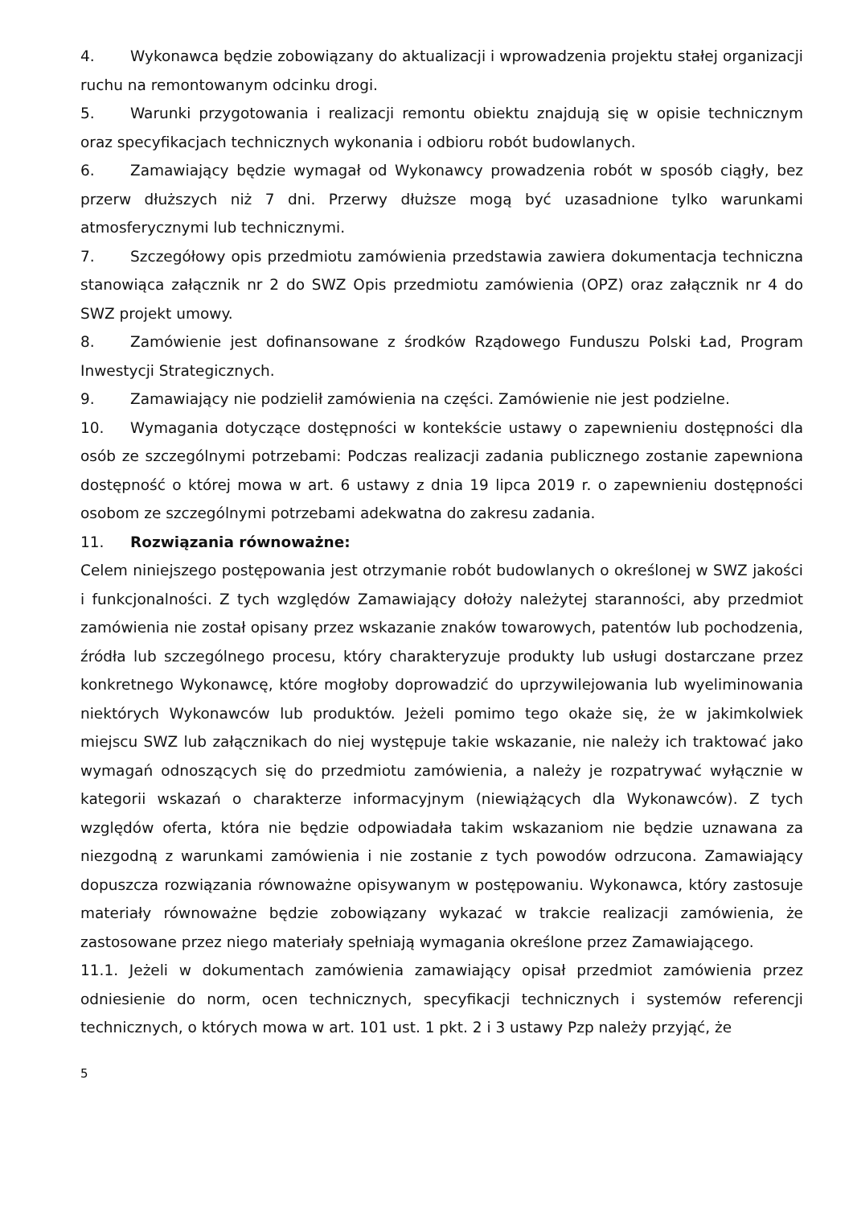4. Wykonawca będzie zobowiązany do aktualizacji i wprowadzenia projektu stałej organizacji ruchu na remontowanym odcinku drogi.
5. Warunki przygotowania i realizacji remontu obiektu znajdują się w opisie technicznym oraz specyfikacjach technicznych wykonania i odbioru robót budowlanych.
6. Zamawiający będzie wymagał od Wykonawcy prowadzenia robót w sposób ciągły, bez przerw dłuższych niż 7 dni. Przerwy dłuższe mogą być uzasadnione tylko warunkami atmosferycznymi lub technicznymi.
7. Szczegółowy opis przedmiotu zamówienia przedstawia zawiera dokumentacja techniczna stanowiąca załącznik nr 2 do SWZ Opis przedmiotu zamówienia (OPZ) oraz załącznik nr 4 do SWZ projekt umowy.
8. Zamówienie jest dofinansowane z środków Rządowego Funduszu Polski Ład, Program Inwestycji Strategicznych.
9. Zamawiający nie podzielił zamówienia na części. Zamówienie nie jest podzielne.
10. Wymagania dotyczące dostępności w kontekście ustawy o zapewnieniu dostępności dla osób ze szczególnymi potrzebami: Podczas realizacji zadania publicznego zostanie zapewniona dostępność o której mowa w art. 6 ustawy z dnia 19 lipca 2019 r. o zapewnieniu dostępności osobom ze szczególnymi potrzebami adekwatna do zakresu zadania.
11. Rozwiązania równoważne:
Celem niniejszego postępowania jest otrzymanie robót budowlanych o określonej w SWZ jakości i funkcjonalności. Z tych względów Zamawiający dołoży należytej staranności, aby przedmiot zamówienia nie został opisany przez wskazanie znaków towarowych, patentów lub pochodzenia, źródła lub szczególnego procesu, który charakteryzuje produkty lub usługi dostarczane przez konkretnego Wykonawcę, które mogłoby doprowadzić do uprzywilejowania lub wyeliminowania niektórych Wykonawców lub produktów. Jeżeli pomimo tego okaże się, że w jakimkolwiek miejscu SWZ lub załącznikach do niej występuje takie wskazanie, nie należy ich traktować jako wymagań odnoszących się do przedmiotu zamówienia, a należy je rozpatrywać wyłącznie w kategorii wskazań o charakterze informacyjnym (niewiążących dla Wykonawców). Z tych względów oferta, która nie będzie odpowiadała takim wskazaniom nie będzie uznawana za niezgodną z warunkami zamówienia i nie zostanie z tych powodów odrzucona. Zamawiający dopuszcza rozwiązania równoważne opisywanym w postępowaniu. Wykonawca, który zastosuje materiały równoważne będzie zobowiązany wykazać w trakcie realizacji zamówienia, że zastosowane przez niego materiały spełniają wymagania określone przez Zamawiającego.
11.1. Jeżeli w dokumentach zamówienia zamawiający opisał przedmiot zamówienia przez odniesienie do norm, ocen technicznych, specyfikacji technicznych i systemów referencji technicznych, o których mowa w art. 101 ust. 1 pkt. 2 i 3 ustawy Pzp należy przyjąć, że
5